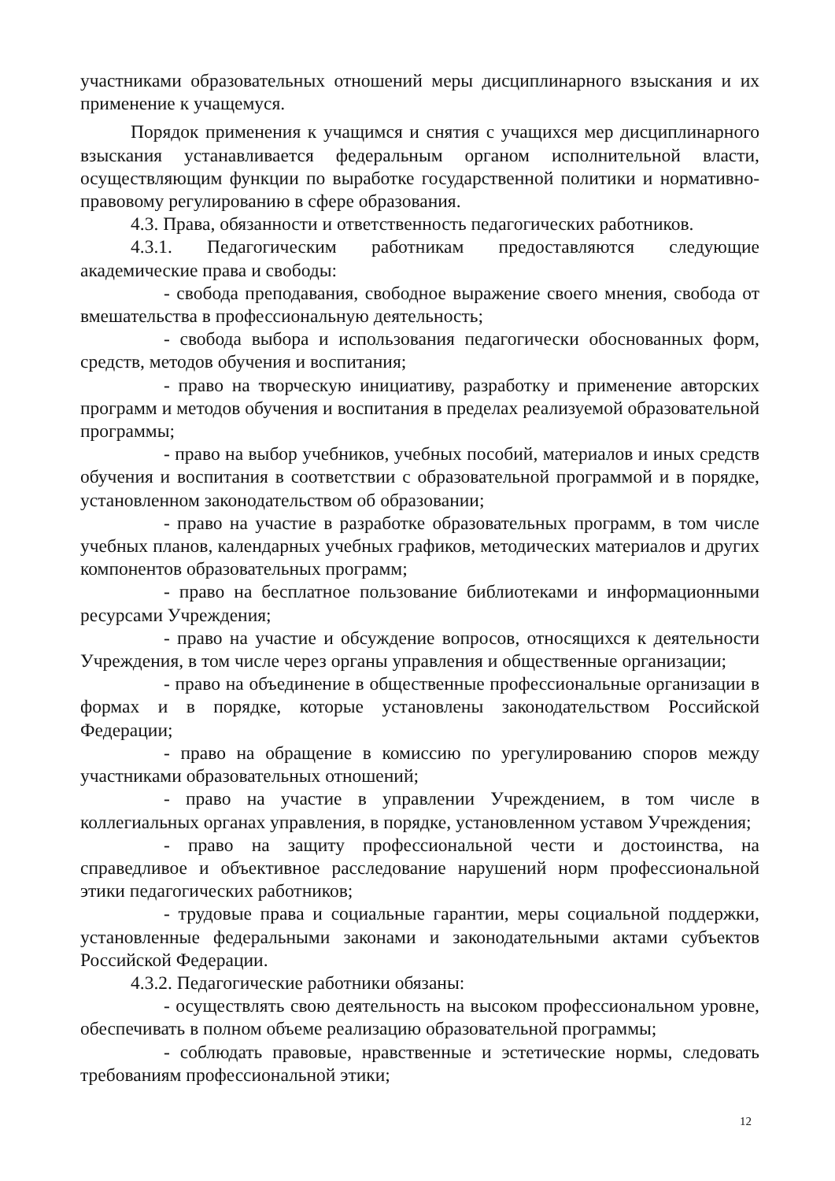участниками образовательных отношений меры дисциплинарного взыскания и их применение к учащемуся.
Порядок применения к учащимся и снятия с учащихся мер дисциплинарного взыскания устанавливается федеральным органом исполнительной власти, осуществляющим функции по выработке государственной политики и нормативно-правовому регулированию в сфере образования.
4.3. Права, обязанности и ответственность педагогических работников.
4.3.1. Педагогическим работникам предоставляются следующие академические права и свободы:
- свобода преподавания, свободное выражение своего мнения, свобода от вмешательства в профессиональную деятельность;
- свобода выбора и использования педагогически обоснованных форм, средств, методов обучения и воспитания;
- право на творческую инициативу, разработку и применение авторских программ и методов обучения и воспитания в пределах реализуемой образовательной программы;
- право на выбор учебников, учебных пособий, материалов и иных средств обучения и воспитания в соответствии с образовательной программой и в порядке, установленном законодательством об образовании;
- право на участие в разработке образовательных программ, в том числе учебных планов, календарных учебных графиков, методических материалов и других компонентов образовательных программ;
- право на бесплатное пользование библиотеками и информационными ресурсами Учреждения;
- право на участие и обсуждение вопросов, относящихся к деятельности Учреждения, в том числе через органы управления и общественные организации;
- право на объединение в общественные профессиональные организации в формах и в порядке, которые установлены законодательством Российской Федерации;
- право на обращение в комиссию по урегулированию споров между участниками образовательных отношений;
- право на участие в управлении Учреждением, в том числе в коллегиальных органах управления, в порядке, установленном уставом Учреждения;
- право на защиту профессиональной чести и достоинства, на справедливое и объективное расследование нарушений норм профессиональной этики педагогических работников;
- трудовые права и социальные гарантии, меры социальной поддержки, установленные федеральными законами и законодательными актами субъектов Российской Федерации.
4.3.2. Педагогические работники обязаны:
- осуществлять свою деятельность на высоком профессиональном уровне, обеспечивать в полном объеме реализацию образовательной программы;
- соблюдать правовые, нравственные и эстетические нормы, следовать требованиям профессиональной этики;
12